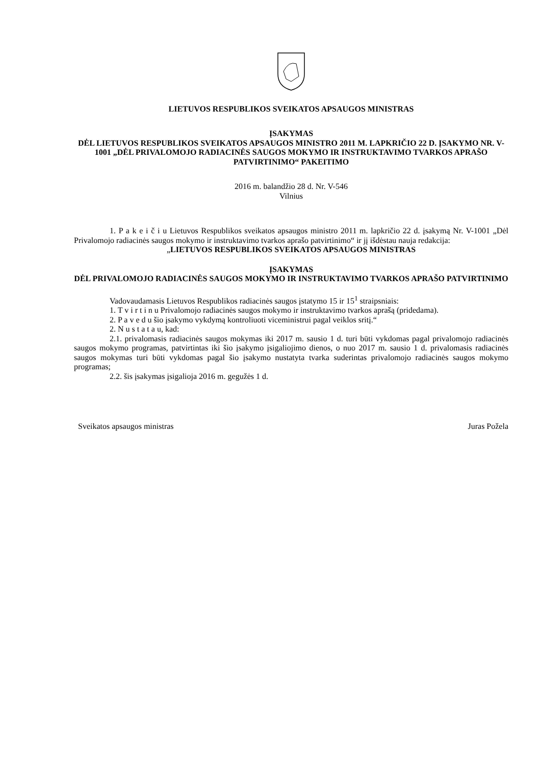LIETUVOS RESPUBLIKOS SVEIKATOS APSAUGOS MINISTRAS
ĮSAKYMAS
DĖL LIETUVOS RESPUBLIKOS SVEIKATOS APSAUGOS MINISTRO 2011 M. LAPKRIČIO 22 D. ĮSAKYMO NR. V-1001 „DĖL PRIVALOMOJO RADIACINĖS SAUGOS MOKYMO IR INSTRUKTAVIMO TVARKOS APRAŠO PATVIRTINIMO“ PAKEITIMO
2016 m. balandžio 28 d. Nr. V-546
Vilnius
1. P a k e i č i u Lietuvos Respublikos sveikatos apsaugos ministro 2011 m. lapkričio 22 d. įsakymą Nr. V-1001 „Dėl Privalomojo radiacinės saugos mokymo ir instruktavimo tvarkos aprašo patvirtinimo“ ir jį išdėstau nauja redakcija:
„LIETUVOS RESPUBLIKOS SVEIKATOS APSAUGOS MINISTRAS
ĮSAKYMAS
DĖL PRIVALOMOJO RADIACINĖS SAUGOS MOKYMO IR INSTRUKTAVIMO TVARKOS APRAŠO PATVIRTINIMO
Vadovaudamasis Lietuvos Respublikos radiacinės saugos įstatymo 15 ir 15<sup>1</sup> straipsniais:
1. T v i r t i n u Privalomojo radiacinės saugos mokymo ir instruktavimo tvarkos aprašą (pridedama).
2. P a v e d u šio įsakymo vykdymą kontroliuoti viceministrui pagal veiklos sritį.“
2. N u s t a t a u, kad:
2.1. privalomasis radiacinės saugos mokymas iki 2017 m. sausio 1 d. turi būti vykdomas pagal privalomojo radiacinės saugos mokymo programas, patvirtintas iki šio įsakymo įsigaliojimo dienos, o nuo 2017 m. sausio 1 d. privalomasis radiacinės saugos mokymas turi būti vykdomas pagal šio įsakymo nustatyta tvarka suderintas privalomojo radiacinės saugos mokymo programas;
2.2. šis įsakymas įsigalioja 2016 m. gegužės 1 d.
Sveikatos apsaugos ministras Juras Požela